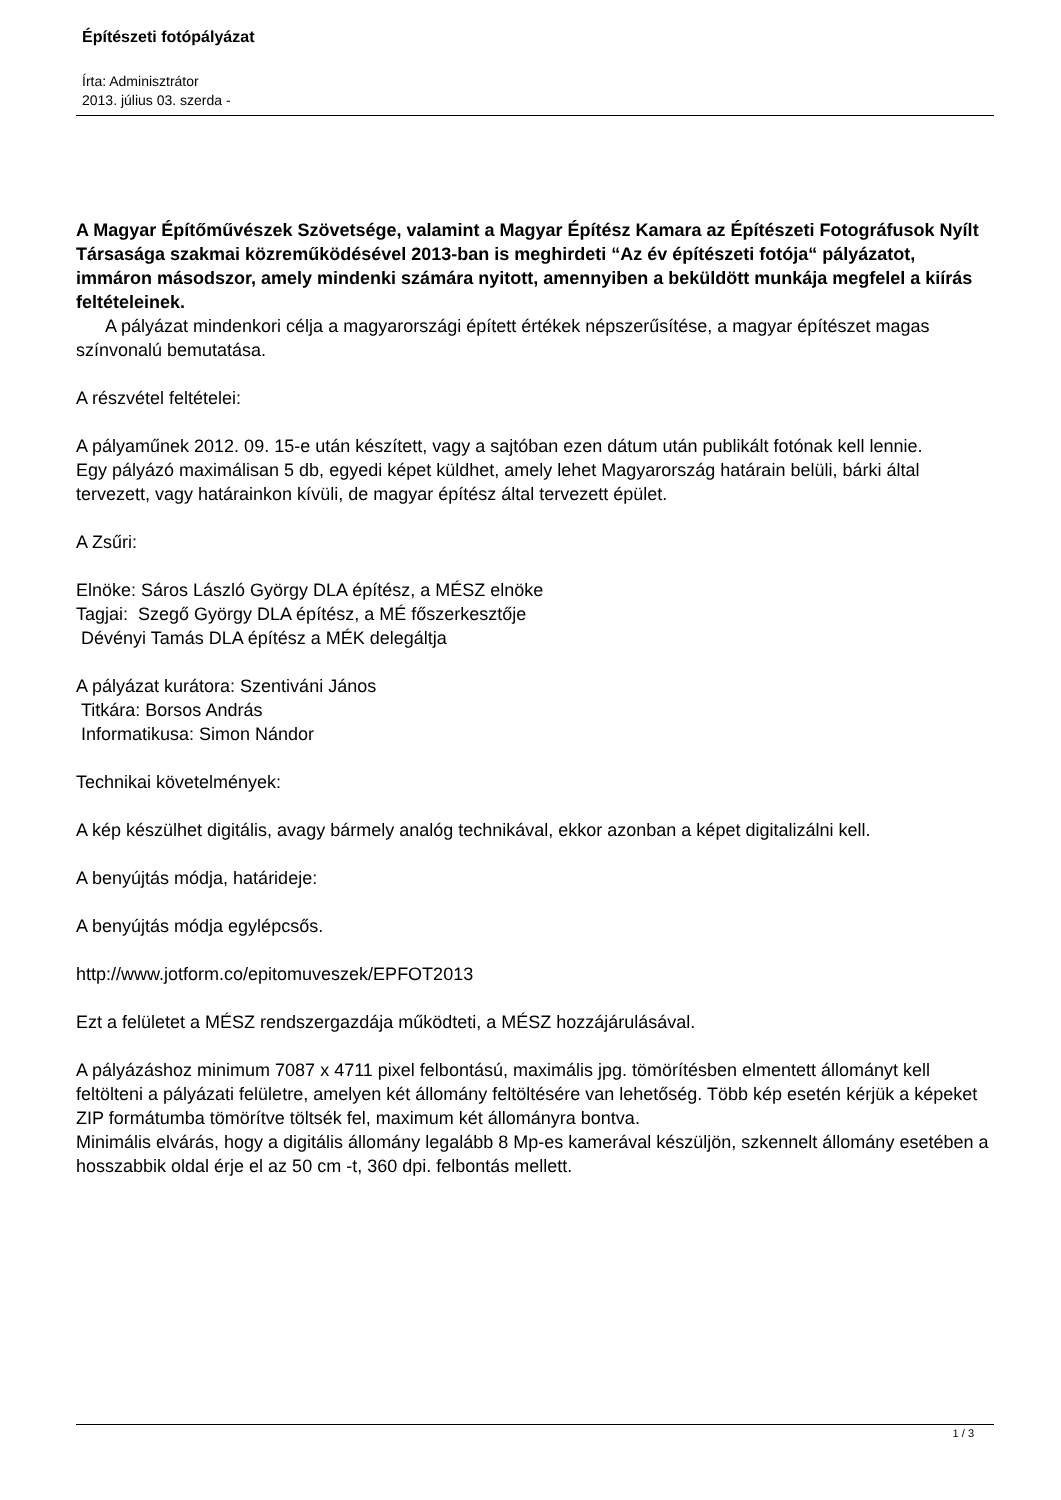Építészeti fotópályázat
Írta: Adminisztrátor
2013. július 03. szerda -
A Magyar Építőművészek Szövetsége, valamint a Magyar Építész Kamara az Építészeti Fotográfusok Nyílt Társasága szakmai közreműködésével 2013-ban is meghirdeti “Az év építészeti fotója“ pályázatot, immáron másodszor, amely mindenki számára nyitott, amennyiben a beküldött munkája megfelel a kiírás feltételeinek.
A pályázat mindenkori célja a magyarországi épített értékek népszerűsítése, a magyar építészet magas színvonalú bemutatása.
A részvétel feltételei:
A pályaműnek 2012. 09. 15-e után készített, vagy a sajtóban ezen dátum után publikált fotónak kell lennie.
Egy pályázó maximálisan 5 db, egyedi képet küldhet, amely lehet Magyarország határain belüli, bárki által tervezett, vagy határainkon kívüli, de magyar építész által tervezett épület.
A Zsűri:
Elnöke: Sáros László György DLA építész, a MÉSZ elnöke
Tagjai: Szegő György DLA építész, a MÉ főszerkesztője
Dévényi Tamás DLA építész a MÉK delegáltja
A pályázat kurátora: Szentiváni János
Titkára: Borsos András
Informatikusa: Simon Nándor
Technikai követelmények:
A kép készülhet digitális, avagy bármely analóg technikával, ekkor azonban a képet digitalizálni kell.
A benyújtás módja, határideje:
A benyújtás módja egylépcsős.
http://www.jotform.co/epitomuveszek/EPFOT2013
Ezt a felületet a MÉSZ rendszergazdája működteti, a MÉSZ hozzájárulásával.
A pályázáshoz minimum 7087 x 4711 pixel felbontású, maximális jpg. tömörítésben elmentett állományt kell feltölteni a pályázati felületre, amelyen két állomány feltöltésére van lehetőség. Több kép esetén kérjük a képeket ZIP formátumba tömörítve töltsék fel, maximum két állományra bontva.
Minimális elvárás, hogy a digitális állomány legalább 8 Mp-es kamerával készüljön, szkennelt állomány esetében a hosszabbik oldal érje el az 50 cm -t, 360 dpi. felbontás mellett.
1 / 3